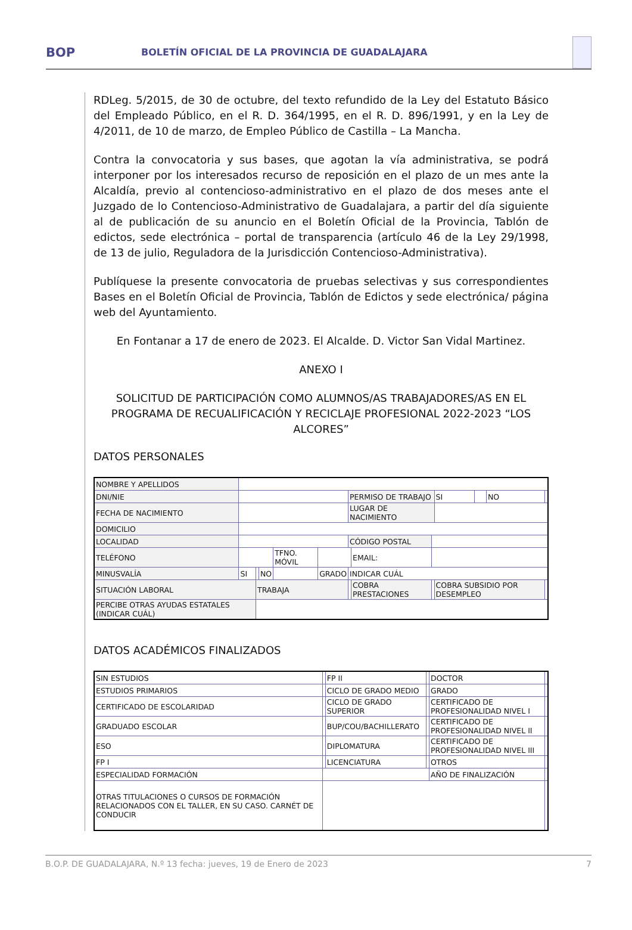BOP
BOLETÍN OFICIAL DE LA PROVINCIA DE GUADALAJARA
RDLeg. 5/2015, de 30 de octubre, del texto refundido de la Ley del Estatuto Básico del Empleado Público, en el R. D. 364/1995, en el R. D. 896/1991, y en la Ley de 4/2011, de 10 de marzo, de Empleo Público de Castilla – La Mancha.
Contra la convocatoria y sus bases, que agotan la vía administrativa, se podrá interponer por los interesados recurso de reposición en el plazo de un mes ante la Alcaldía, previo al contencioso-administrativo en el plazo de dos meses ante el Juzgado de lo Contencioso-Administrativo de Guadalajara, a partir del día siguiente al de publicación de su anuncio en el Boletín Oficial de la Provincia, Tablón de edictos, sede electrónica – portal de transparencia (artículo 46 de la Ley 29/1998, de 13 de julio, Reguladora de la Jurisdicción Contencioso-Administrativa).
Publíquese la presente convocatoria de pruebas selectivas y sus correspondientes Bases en el Boletín Oficial de Provincia, Tablón de Edictos y sede electrónica/ página web del Ayuntamiento.
En Fontanar a 17 de enero de 2023. El Alcalde. D. Victor San Vidal Martinez.
ANEXO I
SOLICITUD DE PARTICIPACIÓN COMO ALUMNOS/AS TRABAJADORES/AS EN EL PROGRAMA DE RECUALIFICACIÓN Y RECICLAJE PROFESIONAL 2022-2023 “LOS ALCORES”
DATOS PERSONALES
| NOMBRE Y APELLIDOS | | | | | | | | | | | | |
| DNI/NIE | | | | | | PERMISO DE TRABAJO | | | SI | | NO | |
| FECHA DE NACIMIENTO | | | | | | LUGAR DE NACIMIENTO | | | | | | |
| DOMICILIO | | | | | | | | | | | | |
| LOCALIDAD | | | | | | CÓDIGO POSTAL | | | | | | |
| TELÉFONO | | | | TFNO. MÓVIL | | | EMAIL: | | | | | |
| MINUSVALÍA | SI | | NO | | GRADO | INDICAR CUÁL | | | | | | |
| SITUACIÓN LABORAL | | TRABAJA | | | | | COBRA PRESTACIONES | | COBRA SUBSIDIO POR DESEMPLEO | | | |
| PERCIBE OTRAS AYUDAS ESTATALES (INDICAR CUÁL) | | | | | | | | | | | | |
DATOS ACADÉMICOS FINALIZADOS
| SIN ESTUDIOS | | FP II | | DOCTOR | | |
| ESTUDIOS PRIMARIOS | | CICLO DE GRADO MEDIO | | GRADO | | |
| CERTIFICADO DE ESCOLARIDAD | | CICLO DE GRADO SUPERIOR | | CERTIFICADO DE PROFESIONALIDAD NIVEL I | | |
| GRADUADO ESCOLAR | | BUP/COU/BACHILLERATO | | CERTIFICADO DE PROFESIONALIDAD NIVEL II | | |
| ESO | | DIPLOMATURA | | CERTIFICADO DE PROFESIONALIDAD NIVEL III | | |
| FP I | | LICENCIATURA | | OTROS | | |
| ESPECIALIDAD FORMACIÓN | | | | AÑO DE FINALIZACIÓN | | |
| OTRAS TITULACIONES O CURSOS DE FORMACIÓN RELACIONADOS CON EL TALLER, EN SU CASO. CARNÉT DE CONDUCIR | | | | | | |
B.O.P. DE GUADALAJARA, N.º 13 fecha: jueves, 19 de Enero de 2023 7